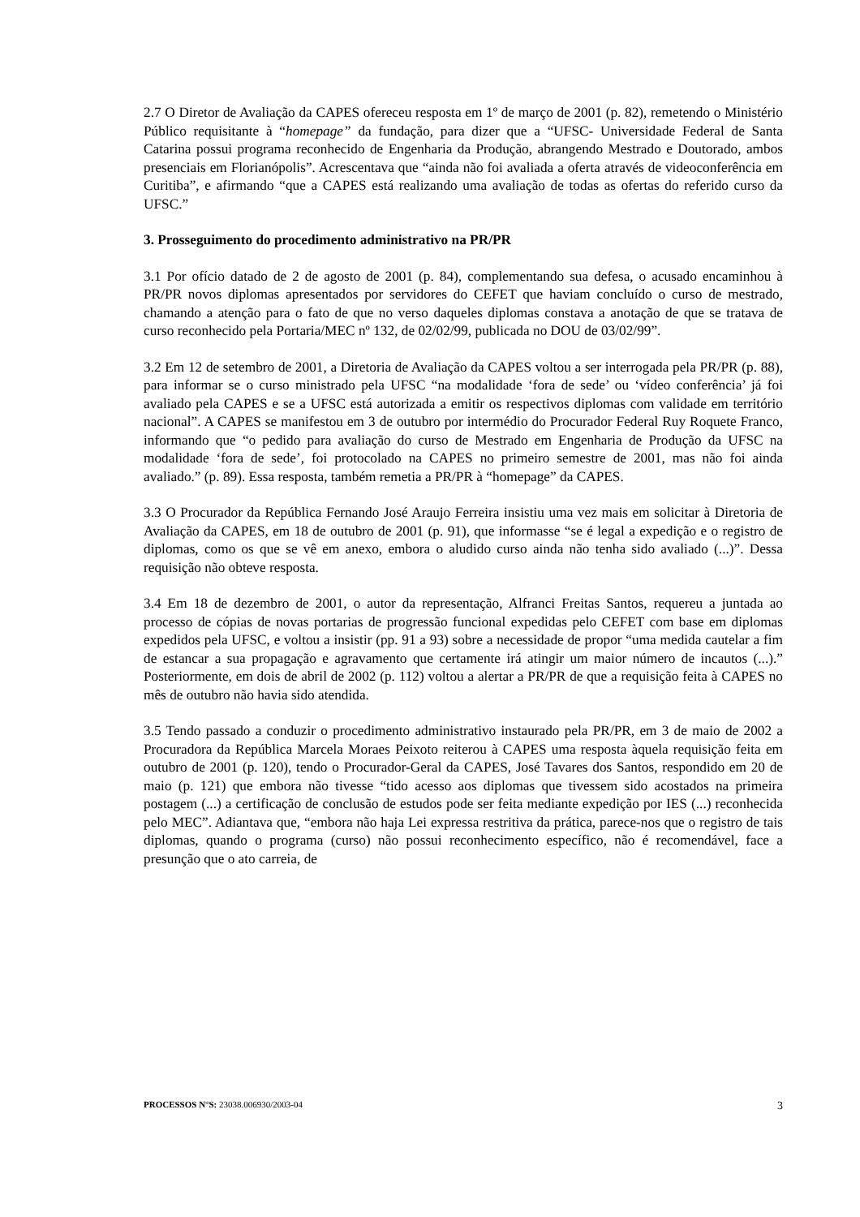2.7 O Diretor de Avaliação da CAPES ofereceu resposta em 1º de março de 2001 (p. 82), remetendo o Ministério Público requisitante à “homepage” da fundação, para dizer que a “UFSC- Universidade Federal de Santa Catarina possui programa reconhecido de Engenharia da Produção, abrangendo Mestrado e Doutorado, ambos presenciais em Florianópolis”. Acrescentava que “ainda não foi avaliada a oferta através de videoconferência em Curitiba”, e afirmando “que a CAPES está realizando uma avaliação de todas as ofertas do referido curso da UFSC.”
3. Prosseguimento do procedimento administrativo na PR/PR
3.1 Por ofício datado de 2 de agosto de 2001 (p. 84), complementando sua defesa, o acusado encaminhou à PR/PR novos diplomas apresentados por servidores do CEFET que haviam concluído o curso de mestrado, chamando a atenção para o fato de que no verso daqueles diplomas constava a anotação de que se tratava de curso reconhecido pela Portaria/MEC nº 132, de 02/02/99, publicada no DOU de 03/02/99”.
3.2 Em 12 de setembro de 2001, a Diretoria de Avaliação da CAPES voltou a ser interrogada pela PR/PR (p. 88), para informar se o curso ministrado pela UFSC “na modalidade ‘fora de sede’ ou ‘vídeo conferência’ já foi avaliado pela CAPES e se a UFSC está autorizada a emitir os respectivos diplomas com validade em território nacional”. A CAPES se manifestou em 3 de outubro por intermédio do Procurador Federal Ruy Roquete Franco, informando que “o pedido para avaliação do curso de Mestrado em Engenharia de Produção da UFSC na modalidade ‘fora de sede’, foi protocolado na CAPES no primeiro semestre de 2001, mas não foi ainda avaliado.” (p. 89). Essa resposta, também remetia a PR/PR à “homepage” da CAPES.
3.3 O Procurador da República Fernando José Araujo Ferreira insistiu uma vez mais em solicitar à Diretoria de Avaliação da CAPES, em 18 de outubro de 2001 (p. 91), que informasse “se é legal a expedição e o registro de diplomas, como os que se vê em anexo, embora o aludido curso ainda não tenha sido avaliado (...)”. Dessa requisição não obteve resposta.
3.4 Em 18 de dezembro de 2001, o autor da representação, Alfranci Freitas Santos, requereu a juntada ao processo de cópias de novas portarias de progressão funcional expedidas pelo CEFET com base em diplomas expedidos pela UFSC, e voltou a insistir (pp. 91 a 93) sobre a necessidade de propor “uma medida cautelar a fim de estancar a sua propagação e agravamento que certamente irá atingir um maior número de incautos (...).” Posteriormente, em dois de abril de 2002 (p. 112) voltou a alertar a PR/PR de que a requisição feita à CAPES no mês de outubro não havia sido atendida.
3.5 Tendo passado a conduzir o procedimento administrativo instaurado pela PR/PR, em 3 de maio de 2002 a Procuradora da República Marcela Moraes Peixoto reiterou à CAPES uma resposta àquela requisição feita em outubro de 2001 (p. 120), tendo o Procurador-Geral da CAPES, José Tavares dos Santos, respondido em 20 de maio (p. 121) que embora não tivesse “tido acesso aos diplomas que tivessem sido acostados na primeira postagem (...) a certificação de conclusão de estudos pode ser feita mediante expedição por IES (...) reconhecida pelo MEC”. Adiantava que, “embora não haja Lei expressa restritiva da prática, parece-nos que o registro de tais diplomas, quando o programa (curso) não possui reconhecimento específico, não é recomendável, face a presunção que o ato carreia, de
PROCESSOS N°S: 23038.006930/2003-04 3